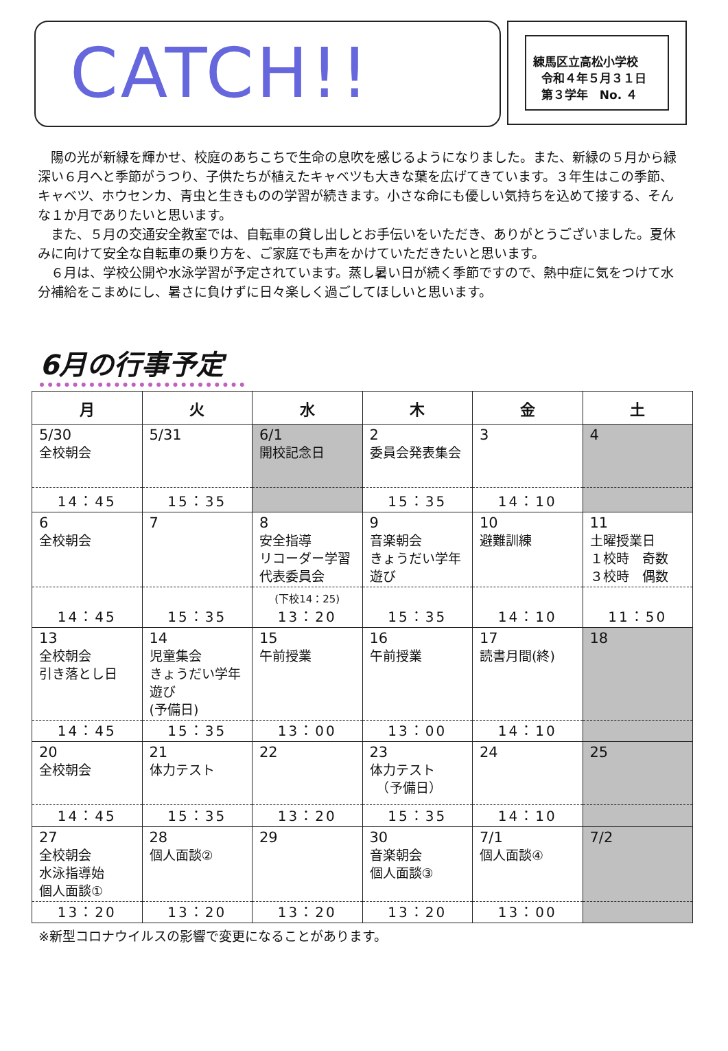CATCH!!
練馬区立高松小学校
令和４年５月３１日
第３学年　No. ４
陽の光が新緑を輝かせ、校庭のあちこちで生命の息吹を感じるようになりました。また、新緑の５月から緑深い６月へと季節がうつり、子供たちが植えたキャベツも大きな葉を広げてきています。３年生はこの季節、キャベツ、ホウセンカ、青虫と生きものの学習が続きます。小さな命にも優しい気持ちを込めて接する、そんな１か月でありたいと思います。
また、５月の交通安全教室では、自転車の貸し出しとお手伝いをいただき、ありがとうございました。夏休みに向けて安全な自転車の乗り方を、ご家庭でも声をかけていただきたいと思います。
６月は、学校公開や水泳学習が予定されています。蒸し暑い日が続く季節ですので、熱中症に気をつけて水分補給をこまめにし、暑さに負けずに日々楽しく過ごしてほしいと思います。
6月の行事予定
| 月 | 火 | 水 | 木 | 金 | 土 |
| --- | --- | --- | --- | --- | --- |
| 5/30 全校朝会 | 5/31 | 6/1 開校記念日 | 2 委員会発表集会 | 3 | 4 |
| 14：45 | 15：35 | | 15：35 | 14：10 | |
| 6 全校朝会 | 7 | 8 安全指導 リコーダー学習 代表委員会 | 9 音楽朝会 きょうだい学年遊び | 10 避難訓練 | 11 土曜授業日 １校時 奇数 ３校時 偶数 |
| 14：45 | 15：35 | (下校14：25) 13：20 | 15：35 | 14：10 | 11：50 |
| 13 全校朝会 引き落とし日 | 14 児童集会 きょうだい学年遊び (予備日) | 15 午前授業 | 16 午前授業 | 17 読書月間(終) | 18 |
| 14：45 | 15：35 | 13：00 | 13：00 | 14：10 | |
| 20 全校朝会 | 21 体力テスト | 22 | 23 体力テスト （予備日） | 24 | 25 |
| 14：45 | 15：35 | 13：20 | 15：35 | 14：10 | |
| 27 全校朝会 水泳指導始 個人面談① | 28 個人面談② | 29 | 30 音楽朝会 個人面談③ | 7/1 個人面談④ | 7/2 |
| 13：20 | 13：20 | 13：20 | 13：20 | 13：00 | |
※新型コロナウイルスの影響で変更になることがあります。